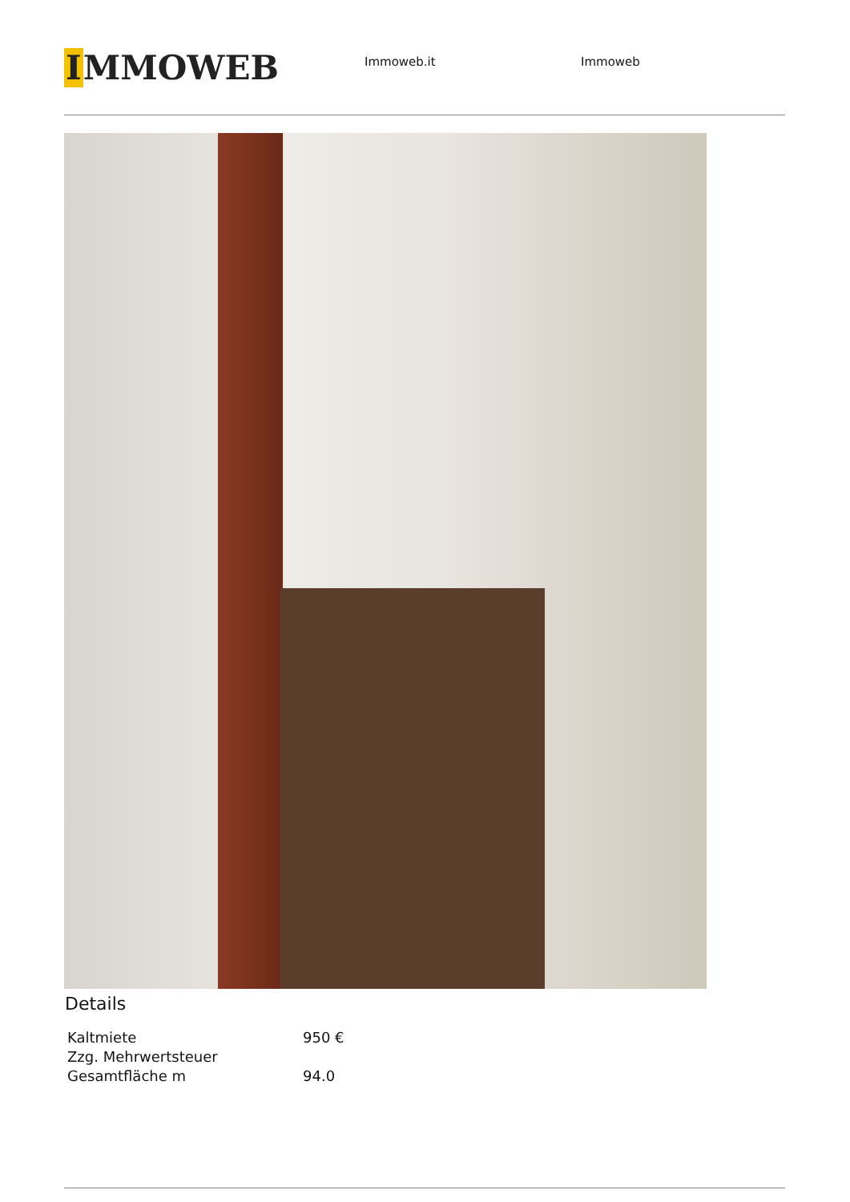IMMOWEB
Immoweb.it Immoweb
Details
| Kaltmiete | 950 € |
| Zzg. Mehrwertsteuer | |
| Gesamtfläche m | 94.0 |